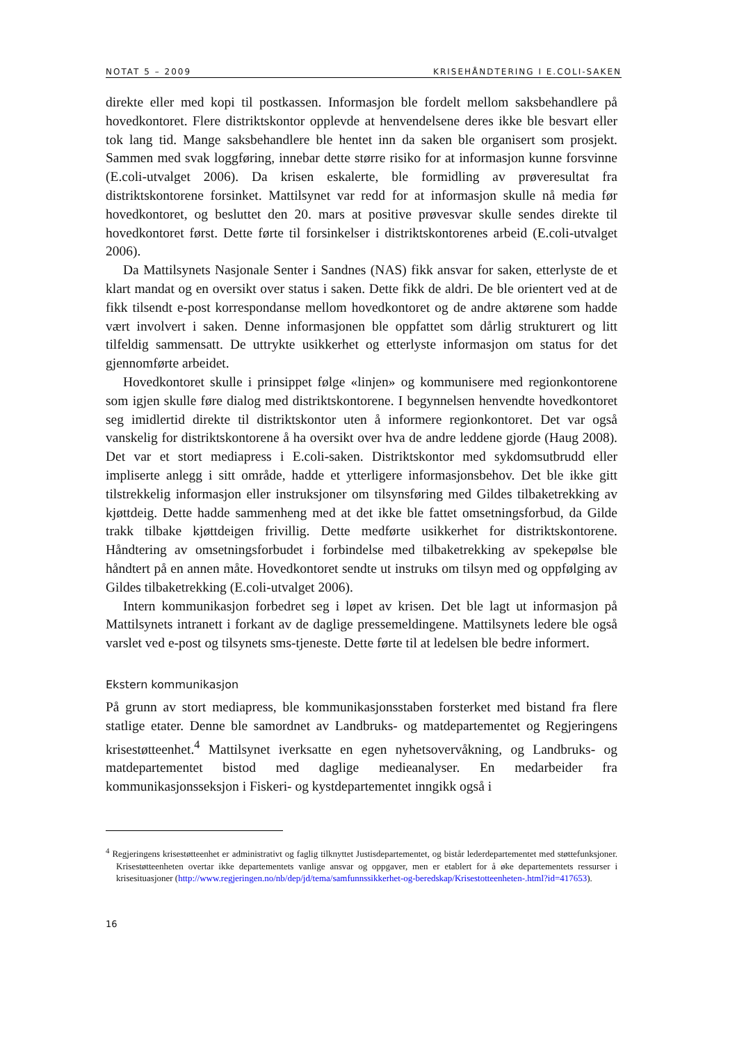NOTAT 5 – 2009 KRISEHÅNDTERING I E.COLI-SAKEN
direkte eller med kopi til postkassen. Informasjon ble fordelt mellom saksbehandlere på hovedkontoret. Flere distriktskontor opplevde at henvendelsene deres ikke ble besvart eller tok lang tid. Mange saksbehandlere ble hentet inn da saken ble organisert som prosjekt. Sammen med svak loggføring, innebar dette større risiko for at informasjon kunne forsvinne (E.coli-utvalget 2006). Da krisen eskalerte, ble formidling av prøveresultat fra distriktskontorene forsinket. Mattilsynet var redd for at informasjon skulle nå media før hovedkontoret, og besluttet den 20. mars at positive prøvesvar skulle sendes direkte til hovedkontoret først. Dette førte til forsinkelser i distriktskontorenes arbeid (E.coli-utvalget 2006).
Da Mattilsynets Nasjonale Senter i Sandnes (NAS) fikk ansvar for saken, etterlyste de et klart mandat og en oversikt over status i saken. Dette fikk de aldri. De ble orientert ved at de fikk tilsendt e-post korrespondanse mellom hovedkontoret og de andre aktørene som hadde vært involvert i saken. Denne informasjonen ble oppfattet som dårlig strukturert og litt tilfeldig sammensatt. De uttrykte usikkerhet og etterlyste informasjon om status for det gjennomførte arbeidet.
Hovedkontoret skulle i prinsippet følge «linjen» og kommunisere med regionkontorene som igjen skulle føre dialog med distriktskontorene. I begynnelsen henvendte hovedkontoret seg imidlertid direkte til distriktskontor uten å informere regionkontoret. Det var også vanskelig for distriktskontorene å ha oversikt over hva de andre leddene gjorde (Haug 2008). Det var et stort mediapress i E.coli-saken. Distriktskontor med sykdomsutbrudd eller impliserte anlegg i sitt område, hadde et ytterligere informasjonsbehov. Det ble ikke gitt tilstrekkelig informasjon eller instruksjoner om tilsynsføring med Gildes tilbaketrekking av kjøttdeig. Dette hadde sammenheng med at det ikke ble fattet omsetningsforbud, da Gilde trakk tilbake kjøttdeigen frivillig. Dette medførte usikkerhet for distriktskontorene. Håndtering av omsetningsforbudet i forbindelse med tilbaketrekking av spekepølse ble håndtert på en annen måte. Hovedkontoret sendte ut instruks om tilsyn med og oppfølging av Gildes tilbaketrekking (E.coli-utvalget 2006).
Intern kommunikasjon forbedret seg i løpet av krisen. Det ble lagt ut informasjon på Mattilsynets intranett i forkant av de daglige pressemeldingene. Mattilsynets ledere ble også varslet ved e-post og tilsynets sms-tjeneste. Dette førte til at ledelsen ble bedre informert.
Ekstern kommunikasjon
På grunn av stort mediapress, ble kommunikasjonsstaben forsterket med bistand fra flere statlige etater. Denne ble samordnet av Landbruks- og matdepartementet og Regjeringens krisestøtteenhet.<sup>4</sup> Mattilsynet iverksatte en egen nyhetsovervåkning, og Landbruks- og matdepartementet bistod med daglige medieanalyser. En medarbeider fra kommunikasjonsseksjon i Fiskeri- og kystdepartementet inngikk også i
<sup>4</sup> Regjeringens krisestøtteenhet er administrativt og faglig tilknyttet Justisdepartementet, og bistår lederdepartementet med støttefunksjoner. Krisestøtteenheten overtar ikke departementets vanlige ansvar og oppgaver, men er etablert for å øke departementets ressurser i krisesituasjoner (http://www.regjeringen.no/nb/dep/jd/tema/samfunnssikkerhet-og-beredskap/Krisestotteenheten-.html?id=417653).
16